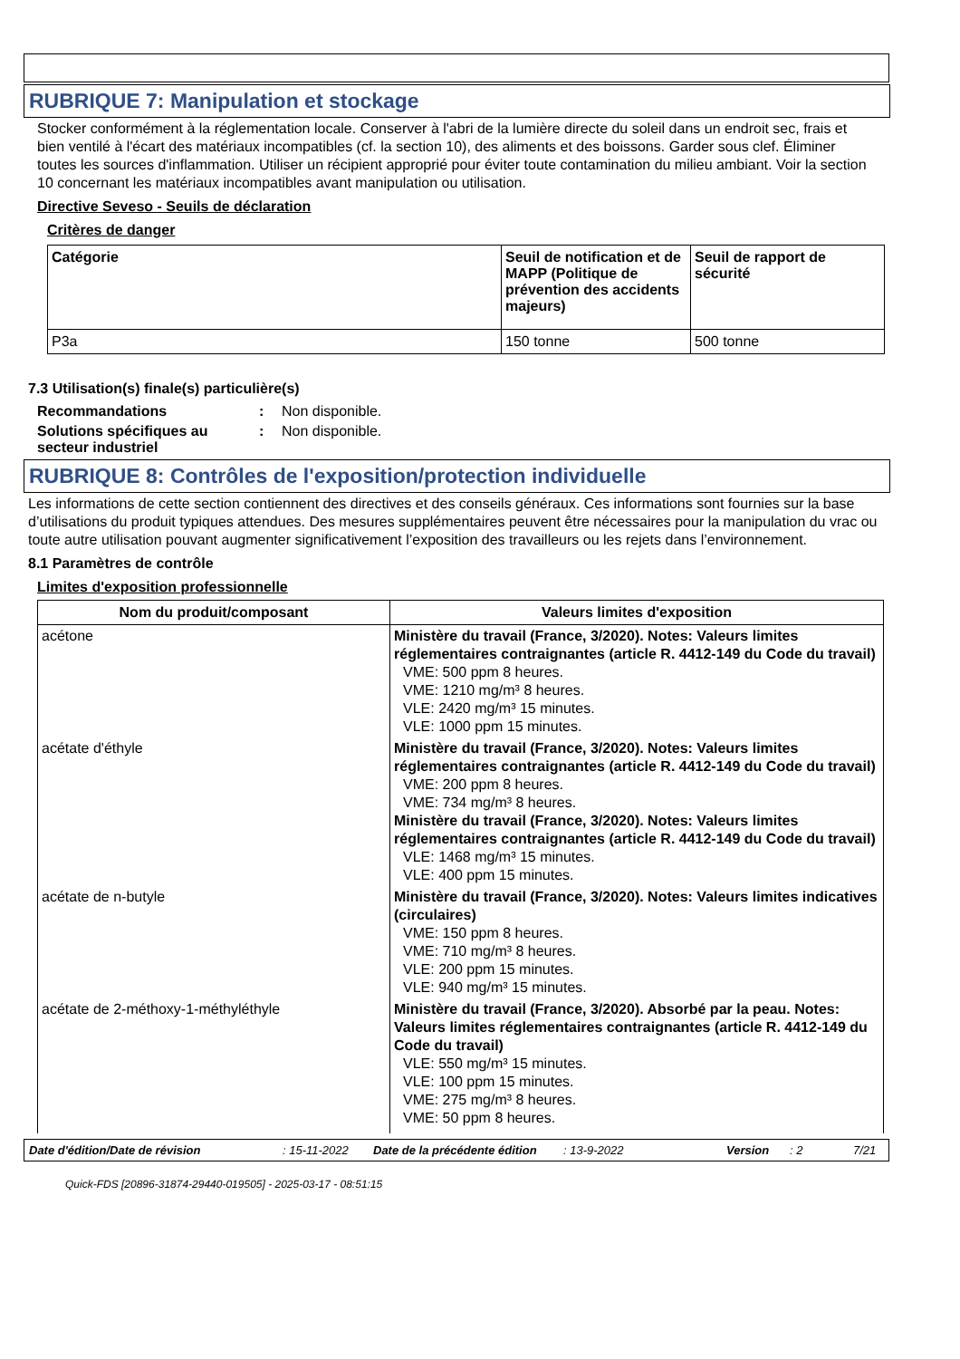RUBRIQUE 7: Manipulation et stockage
Stocker conformément à la réglementation locale. Conserver à l'abri de la lumière directe du soleil dans un endroit sec, frais et bien ventilé à l'écart des matériaux incompatibles (cf. la section 10), des aliments et des boissons. Garder sous clef. Éliminer toutes les sources d'inflammation. Utiliser un récipient approprié pour éviter toute contamination du milieu ambiant. Voir la section 10 concernant les matériaux incompatibles avant manipulation ou utilisation.
Directive Seveso - Seuils de déclaration
Critères de danger
| Catégorie | Seuil de notification et de MAPP (Politique de prévention des accidents majeurs) | Seuil de rapport de sécurité |
| --- | --- | --- |
| P3a | 150 tonne | 500 tonne |
7.3 Utilisation(s) finale(s) particulière(s)
| Recommandations | : | Non disponible. |
| Solutions spécifiques au secteur industriel | : | Non disponible. |
RUBRIQUE 8: Contrôles de l'exposition/protection individuelle
Les informations de cette section contiennent des directives et des conseils généraux. Ces informations sont fournies sur la base d’utilisations du produit typiques attendues. Des mesures supplémentaires peuvent être nécessaires pour la manipulation du vrac ou toute autre utilisation pouvant augmenter significativement l’exposition des travailleurs ou les rejets dans l’environnement.
8.1 Paramètres de contrôle
Limites d'exposition professionnelle
| Nom du produit/composant | Valeurs limites d'exposition |
| --- | --- |
| acétone | Ministère du travail (France, 3/2020). Notes: Valeurs limites réglementaires contraignantes (article R. 4412-149 du Code du travail) VME: 500 ppm 8 heures. VME: 1210 mg/m³ 8 heures. VLE: 2420 mg/m³ 15 minutes. VLE: 1000 ppm 15 minutes. |
| acétate d'éthyle | Ministère du travail (France, 3/2020). Notes: Valeurs limites réglementaires contraignantes (article R. 4412-149 du Code du travail) VME: 200 ppm 8 heures. VME: 734 mg/m³ 8 heures. Ministère du travail (France, 3/2020). Notes: Valeurs limites réglementaires contraignantes (article R. 4412-149 du Code du travail) VLE: 1468 mg/m³ 15 minutes. VLE: 400 ppm 15 minutes. |
| acétate de n-butyle | Ministère du travail (France, 3/2020). Notes: Valeurs limites indicatives (circulaires) VME: 150 ppm 8 heures. VME: 710 mg/m³ 8 heures. VLE: 200 ppm 15 minutes. VLE: 940 mg/m³ 15 minutes. |
| acétate de 2-méthoxy-1-méthyléthyle | Ministère du travail (France, 3/2020). Absorbé par la peau. Notes: Valeurs limites réglementaires contraignantes (article R. 4412-149 du Code du travail) VLE: 550 mg/m³ 15 minutes. VLE: 100 ppm 15 minutes. VME: 275 mg/m³ 8 heures. VME: 50 ppm 8 heures. |
Date d'édition/Date de révision: 15-11-2022 Date de la précédente édition: 13-9-2022 Version: 2 7/21
Quick-FDS [20896-31874-29440-019505] - 2025-03-17 - 08:51:15